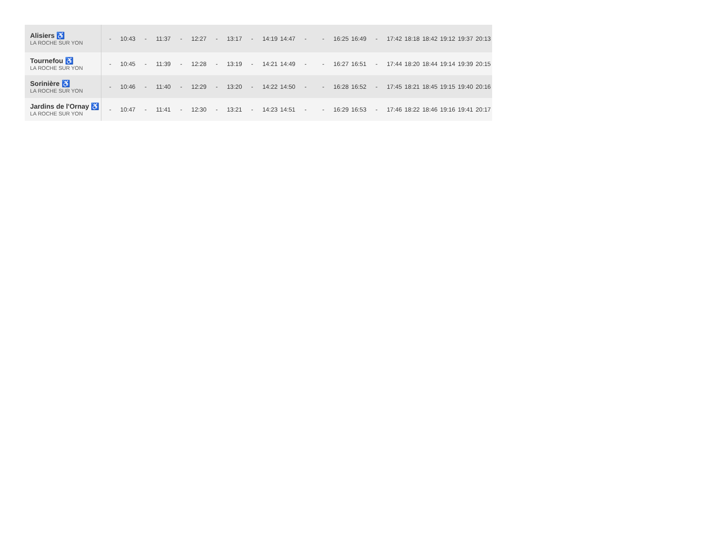| Alisiers ♿ LA ROCHE SUR YON | - | 10:43 | - | 11:37 | - | 12:27 | - | 13:17 | - | 14:19 | 14:47 | - | - | 16:25 | 16:49 | - | 17:42 | 18:18 | 18:42 | 19:12 | 19:37 | 20:13 |
| Tournefou ♿ LA ROCHE SUR YON | - | 10:45 | - | 11:39 | - | 12:28 | - | 13:19 | - | 14:21 | 14:49 | - | - | 16:27 | 16:51 | - | 17:44 | 18:20 | 18:44 | 19:14 | 19:39 | 20:15 |
| Sorinière ♿ LA ROCHE SUR YON | - | 10:46 | - | 11:40 | - | 12:29 | - | 13:20 | - | 14:22 | 14:50 | - | - | 16:28 | 16:52 | - | 17:45 | 18:21 | 18:45 | 19:15 | 19:40 | 20:16 |
| Jardins de l'Ornay ♿ LA ROCHE SUR YON | - | 10:47 | - | 11:41 | - | 12:30 | - | 13:21 | - | 14:23 | 14:51 | - | - | 16:29 | 16:53 | - | 17:46 | 18:22 | 18:46 | 19:16 | 19:41 | 20:17 |